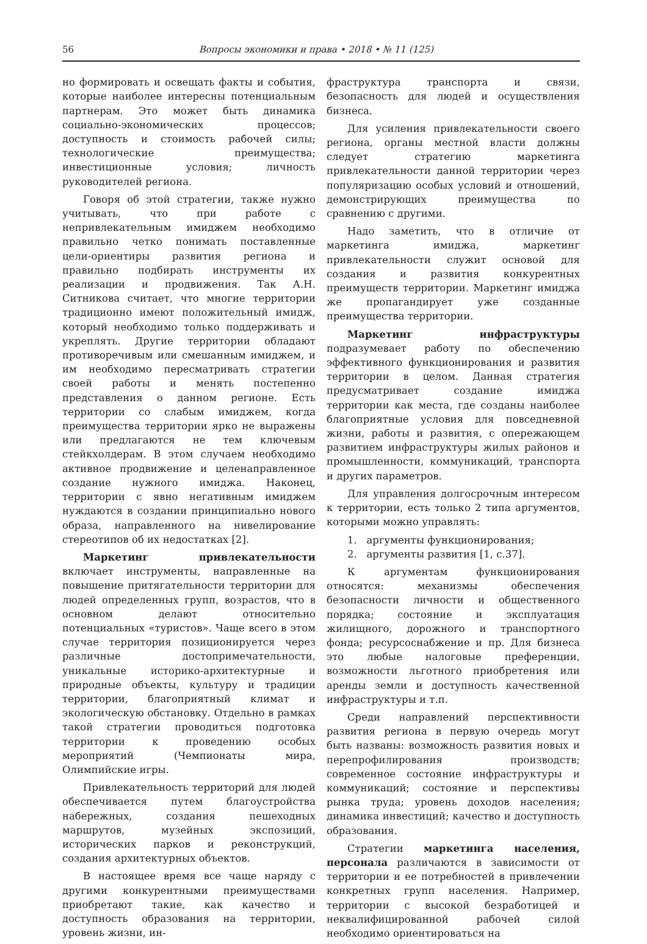56 Вопросы экономики и права • 2018 • № 11 (125)
но формировать и освещать факты и события, которые наиболее интересны потенциальным партнерам. Это может быть динамика социально-экономических процессов; доступность и стоимость рабочей силы; технологические преимущества; инвестиционные условия; личность руководителей региона.
Говоря об этой стратегии, также нужно учитывать, что при работе с непривлекательным имиджем необходимо правильно четко понимать поставленные цели-ориентиры развития региона и правильно подбирать инструменты их реализации и продвижения. Так А.Н. Ситникова считает, что многие территории традиционно имеют положительный имидж, который необходимо только поддерживать и укреплять. Другие территории обладают противоречивым или смешанным имиджем, и им необходимо пересматривать стратегии своей работы и менять постепенно представления о данном регионе. Есть территории со слабым имиджем, когда преимущества территории ярко не выражены или предлагаются не тем ключевым стейкхолдерам. В этом случаем необходимо активное продвижение и целенаправленное создание нужного имиджа. Наконец, территории с явно негативным имиджем нуждаются в создании принципиально нового образа, направленного на нивелирование стереотипов об их недостатках [2].
Маркетинг привлекательности включает инструменты, направленные на повышение притягательности территории для людей определенных групп, возрастов, что в основном делают относительно потенциальных «туристов». Чаще всего в этом случае территория позиционируется через различные достопримечательности, уникальные историко-архитектурные и природные объекты, культуру и традиции территории, благоприятный климат и экологическую обстановку. Отдельно в рамках такой стратегии проводиться подготовка территории к проведению особых мероприятий (Чемпионаты мира, Олимпийские игры.
Привлекательность территорий для людей обеспечивается путем благоустройства набережных, создания пешеходных маршрутов, музейных экспозиций, исторических парков и реконструкций, создания архитектурных объектов.
В настоящее время все чаще наряду с другими конкурентными преимуществами приобретают такие, как качество и доступность образования на территории, уровень жизни, ин-
фраструктура транспорта и связи, безопасность для людей и осуществления бизнеса.
Для усиления привлекательности своего региона, органы местной власти должны следует стратегию маркетинга привлекательности данной территории через популяризацию особых условий и отношений, демонстрирующих преимущества по сравнению с другими.
Надо заметить, что в отличие от маркетинга имиджа, маркетинг привлекательности служит основой для создания и развития конкурентных преимуществ территории. Маркетинг имиджа же пропагандирует уже созданные преимущества территории.
Маркетинг инфраструктуры подразумевает работу по обеспечению эффективного функционирования и развития территории в целом. Данная стратегия предусматривает создание имиджа территории как места, где созданы наиболее благоприятные условия для повседневной жизни, работы и развития, с опережающем развитием инфраструктуры жилых районов и промышленности, коммуникаций, транспорта и других параметров.
Для управления долгосрочным интересом к территории, есть только 2 типа аргументов, которыми можно управлять:
1. аргументы функционирования;
2. аргументы развития [1, с.37].
К аргументам функционирования относятся: механизмы обеспечения безопасности личности и общественного порядка; состояние и эксплуатация жилищного, дорожного и транспортного фонда; ресурсоснабжение и пр. Для бизнеса это любые налоговые преференции, возможности льготного приобретения или аренды земли и доступность качественной инфраструктуры и т.п.
Среди направлений перспективности развития региона в первую очередь могут быть названы: возможность развития новых и перепрофилирования производств; современное состояние инфраструктуры и коммуникаций; состояние и перспективы рынка труда; уровень доходов населения; динамика инвестиций; качество и доступность образования.
Стратегии маркетинга населения, персонала различаются в зависимости от территории и ее потребностей в привлечении конкретных групп населения. Например, территории с высокой безработицей и неквалифицированной рабочей силой необходимо ориентироваться на